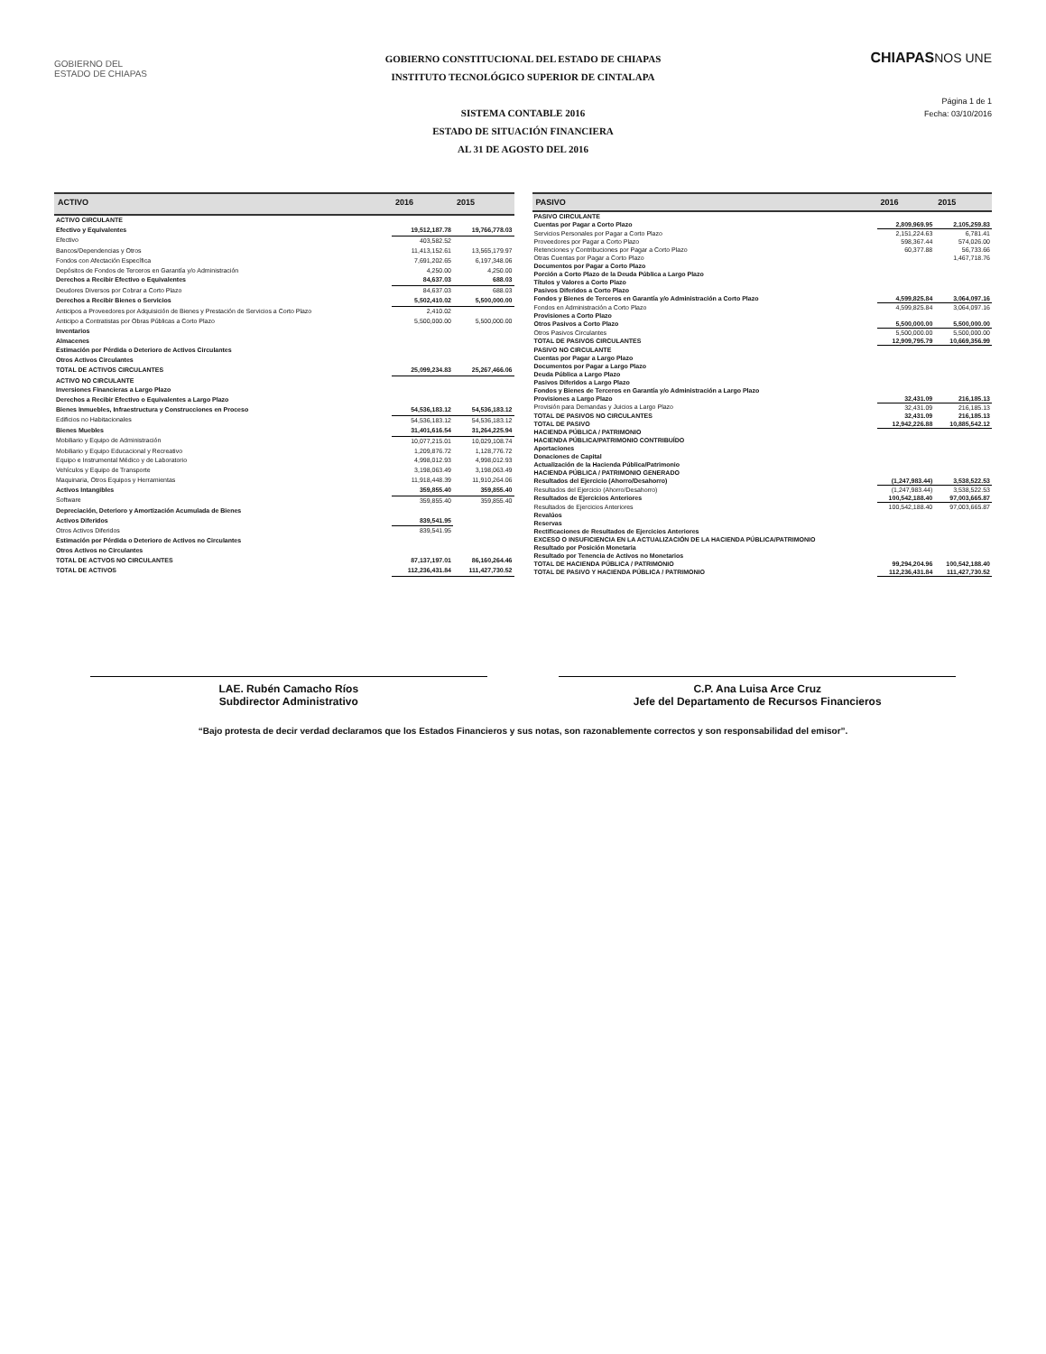GOBIERNO DEL
ESTADO DE CHIAPAS
GOBIERNO CONSTITUCIONAL DEL ESTADO DE CHIAPAS
INSTITUTO TECNOLÓGICO SUPERIOR DE CINTALAPA
SISTEMA CONTABLE 2016
ESTADO DE SITUACIÓN FINANCIERA
AL 31 DE AGOSTO DEL 2016
CHIAPASNOS UNE
Página 1 de 1
Fecha: 03/10/2016
| ACTIVO | 2016 | 2015 |
| --- | --- | --- |
| ACTIVO CIRCULANTE | | |
| Efectivo y Equivalentes | 19,512,187.78 | 19,766,778.03 |
| Efectivo | 403,582.52 | |
| Bancos/Dependencias y Otros | 11,413,152.61 | 13,565,179.97 |
| Fondos con Afectación Específica | 7,691,202.65 | 6,197,348.06 |
| Depósitos de Fondos de Terceros en Garantía y/o Administración | 4,250.00 | 4,250.00 |
| Derechos a Recibir Efectivo o Equivalentes | 84,637.03 | 688.03 |
| Deudores Diversos por Cobrar a Corto Plazo | 84,637.03 | 688.03 |
| Derechos a Recibir Bienes o Servicios | 5,502,410.02 | 5,500,000.00 |
| Anticipos a Proveedores por Adquisición de Bienes y Prestación de Servicios a Corto Plazo | 2,410.02 | |
| Anticipo a Contratistas por Obras Públicas a Corto Plazo | 5,500,000.00 | 5,500,000.00 |
| Inventarios | | |
| Almacenes | | |
| Estimación por Pérdida o Deterioro de Activos Circulantes | | |
| Otros Activos Circulantes | | |
| TOTAL DE ACTIVOS CIRCULANTES | 25,099,234.83 | 25,267,466.06 |
| ACTIVO NO CIRCULANTE | | |
| Inversiones Financieras a Largo Plazo | | |
| Derechos a Recibir Efectivo o Equivalentes a Largo Plazo | | |
| Bienes Inmuebles, Infraestructura y Construcciones en Proceso | 54,536,183.12 | 54,536,183.12 |
| Edificios no Habitacionales | 54,536,183.12 | 54,536,183.12 |
| Bienes Muebles | 31,401,616.54 | 31,264,225.94 |
| Mobiliario y Equipo de Administración | 10,077,215.01 | 10,029,108.74 |
| Mobiliario y Equipo Educacional y Recreativo | 1,209,876.72 | 1,128,776.72 |
| Equipo e Instrumental Médico y de Laboratorio | 4,998,012.93 | 4,998,012.93 |
| Vehículos y Equipo de Transporte | 3,198,063.49 | 3,198,063.49 |
| Maquinaria, Otros Equipos y Herramientas | 11,918,448.39 | 11,910,264.06 |
| Activos Intangibles | 359,855.40 | 359,855.40 |
| Software | 359,855.40 | 359,855.40 |
| Depreciación, Deterioro y Amortización Acumulada de Bienes | | |
| Activos Diferidos | 839,541.95 | |
| Otros Activos Diferidos | 839,541.95 | |
| Estimación por Pérdida o Deterioro de Activos no Circulantes | | |
| Otros Activos no Circulantes | | |
| TOTAL DE ACTVOS NO CIRCULANTES | 87,137,197.01 | 86,160,264.46 |
| TOTAL DE ACTIVOS | 112,236,431.84 | 111,427,730.52 |
| PASIVO | 2016 | 2015 |
| --- | --- | --- |
| PASIVO CIRCULANTE | | |
| Cuentas por Pagar a Corto Plazo | 2,809,969.95 | 2,105,259.83 |
| Servicios Personales por Pagar a Corto Plazo | 2,151,224.63 | 6,781.41 |
| Proveedores por Pagar a Corto Plazo | 598,367.44 | 574,026.00 |
| Retenciones y Contribuciones por Pagar a Corto Plazo | 60,377.88 | 56,733.66 |
| Otras Cuentas por Pagar a Corto Plazo | | 1,467,718.76 |
| Documentos por Pagar a Corto Plazo | | |
| Porción a Corto Plazo de la Deuda Pública a Largo Plazo | | |
| Títulos y Valores a Corto Plazo | | |
| Pasivos Diferidos a Corto Plazo | | |
| Fondos y Bienes de Terceros en Garantía y/o Administración a Corto Plazo | 4,599,825.84 | 3,064,097.16 |
| Fondos en Administración a Corto Plazo | 4,599,825.84 | 3,064,097.16 |
| Provisiones a Corto Plazo | | |
| Otros Pasivos a Corto Plazo | 5,500,000.00 | 5,500,000.00 |
| Otros Pasivos Circulantes | 5,500,000.00 | 5,500,000.00 |
| TOTAL DE PASIVOS CIRCULANTES | 12,909,795.79 | 10,669,356.99 |
| PASIVO NO CIRCULANTE | | |
| Cuentas por Pagar a Largo Plazo | | |
| Documentos por Pagar a Largo Plazo | | |
| Deuda Pública a Largo Plazo | | |
| Pasivos Diferidos a Largo Plazo | | |
| Fondos y Bienes de Terceros en Garantía y/o Administración a Largo Plazo | | |
| Provisiones a Largo Plazo | 32,431.09 | 216,185.13 |
| Provisión para Demandas y Juicios a Largo Plazo | 32,431.09 | 216,185.13 |
| TOTAL DE PASIVOS NO CIRCULANTES | 32,431.09 | 216,185.13 |
| TOTAL DE PASIVO | 12,942,226.88 | 10,885,542.12 |
| HACIENDA PÚBLICA / PATRIMONIO | | |
| HACIENDA PÚBLICA/PATRIMONIO CONTRIBUÍDO | | |
| Aportaciones | | |
| Donaciones de Capital | | |
| Actualización de la Hacienda Pública/Patrimonio | | |
| HACIENDA PÚBLICA / PATRIMONIO GENERADO | | |
| Resultados del Ejercicio (Ahorro/Desahorro) | (1,247,983.44) | 3,538,522.53 |
| Resultados del Ejercicio (Ahorro/Desahorro) | (1,247,983.44) | 3,538,522.53 |
| Resultados de Ejercicios Anteriores | 100,542,188.40 | 97,003,665.87 |
| Resultados de Ejercicios Anteriores | 100,542,188.40 | 97,003,665.87 |
| Revalúos | | |
| Reservas | | |
| Rectificaciones de Resultados de Ejercicios Anteriores | | |
| EXCESO O INSUFICIENCIA EN LA ACTUALIZACIÓN DE LA HACIENDA PÚBLICA/PATRIMONIO | | |
| Resultado por Posición Monetaria | | |
| Resultado por Tenencia de Activos no Monetarios | | |
| TOTAL DE HACIENDA PÚBLICA / PATRIMONIO | 99,294,204.96 | 100,542,188.40 |
| TOTAL DE PASIVO Y HACIENDA PÚBLICA / PATRIMONIO | 112,236,431.84 | 111,427,730.52 |
LAE. Rubén Camacho Ríos
Subdirector Administrativo
C.P. Ana Luisa Arce Cruz
Jefe del Departamento de Recursos Financieros
“Bajo protesta de decir verdad declaramos que los Estados Financieros y sus notas, son razonablemente correctos y son responsabilidad del emisor”.